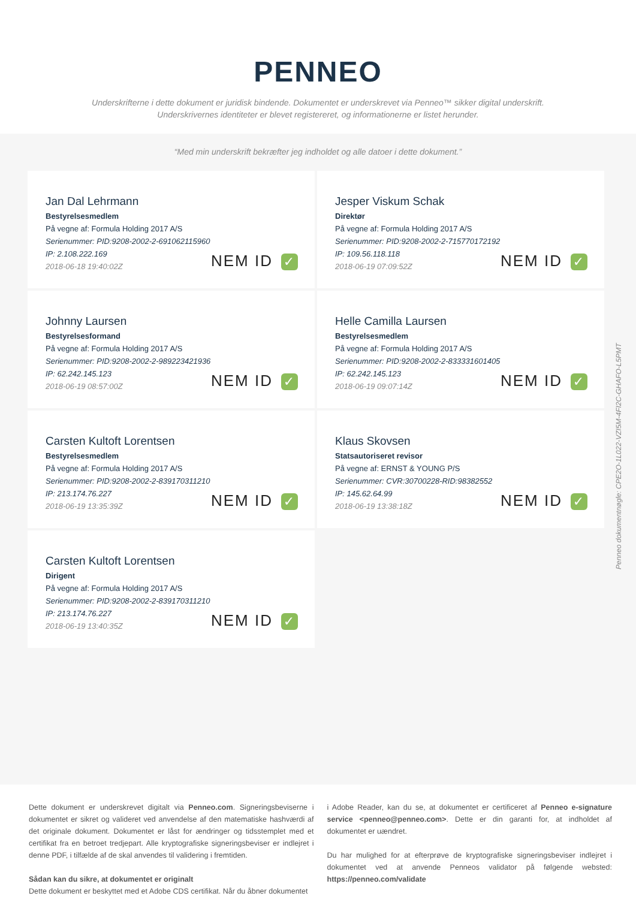PENNEO
Underskrifterne i dette dokument er juridisk bindende. Dokumentet er underskrevet via Penneo™ sikker digital underskrift.
Underskrivernes identiteter er blevet registereret, og informationerne er listet herunder.
“Med min underskrift bekræfter jeg indholdet og alle datoer i dette dokument.”
Jan Dal Lehrmann
Bestyrelsesmedlem
På vegne af: Formula Holding 2017 A/S
Serienummer: PID:9208-2002-2-691062115960
IP: 2.108.222.169
2018-06-18 19:40:02Z
NEM ID ✓
Jesper Viskum Schak
Direktør
På vegne af: Formula Holding 2017 A/S
Serienummer: PID:9208-2002-2-715770172192
IP: 109.56.118.118
2018-06-19 07:09:52Z
NEM ID ✓
Johnny Laursen
Bestyrelsesformand
På vegne af: Formula Holding 2017 A/S
Serienummer: PID:9208-2002-2-989223421936
IP: 62.242.145.123
2018-06-19 08:57:00Z
NEM ID ✓
Helle Camilla Laursen
Bestyrelsesmedlem
På vegne af: Formula Holding 2017 A/S
Serienummer: PID:9208-2002-2-833331601405
IP: 62.242.145.123
2018-06-19 09:07:14Z
NEM ID ✓
Carsten Kultoft Lorentsen
Bestyrelsesmedlem
På vegne af: Formula Holding 2017 A/S
Serienummer: PID:9208-2002-2-839170311210
IP: 213.174.76.227
2018-06-19 13:35:39Z
NEM ID ✓
Klaus Skovsen
Statsautoriseret revisor
På vegne af: ERNST & YOUNG P/S
Serienummer: CVR:30700228-RID:98382552
IP: 145.62.64.99
2018-06-19 13:38:18Z
NEM ID ✓
Carsten Kultoft Lorentsen
Dirigent
På vegne af: Formula Holding 2017 A/S
Serienummer: PID:9208-2002-2-839170311210
IP: 213.174.76.227
2018-06-19 13:40:35Z
NEM ID ✓
Penneo dokumentnøgle: CPE2O-1L022-VZI5M-4FI2C-GHAFO-L5PMT
Dette dokument er underskrevet digitalt via Penneo.com. Signeringsbeviserne i dokumentet er sikret og valideret ved anvendelse af den matematiske hashværdi af det originale dokument. Dokumentet er låst for ændringer og tidsstemplet med et certifikat fra en betroet tredjepart. Alle kryptografiske signeringsbeviser er indlejret i denne PDF, i tilfælde af de skal anvendes til validering i fremtiden.
Sådan kan du sikre, at dokumentet er originalt
Dette dokument er beskyttet med et Adobe CDS certifikat. Når du åbner dokumentet
i Adobe Reader, kan du se, at dokumentet er certificeret af Penneo e-signature service <penneo@penneo.com>. Dette er din garanti for, at indholdet af dokumentet er uændret.
Du har mulighed for at efterprøve de kryptografiske signeringsbeviser indlejret i dokumentet ved at anvende Penneos validator på følgende websted: https://penneo.com/validate